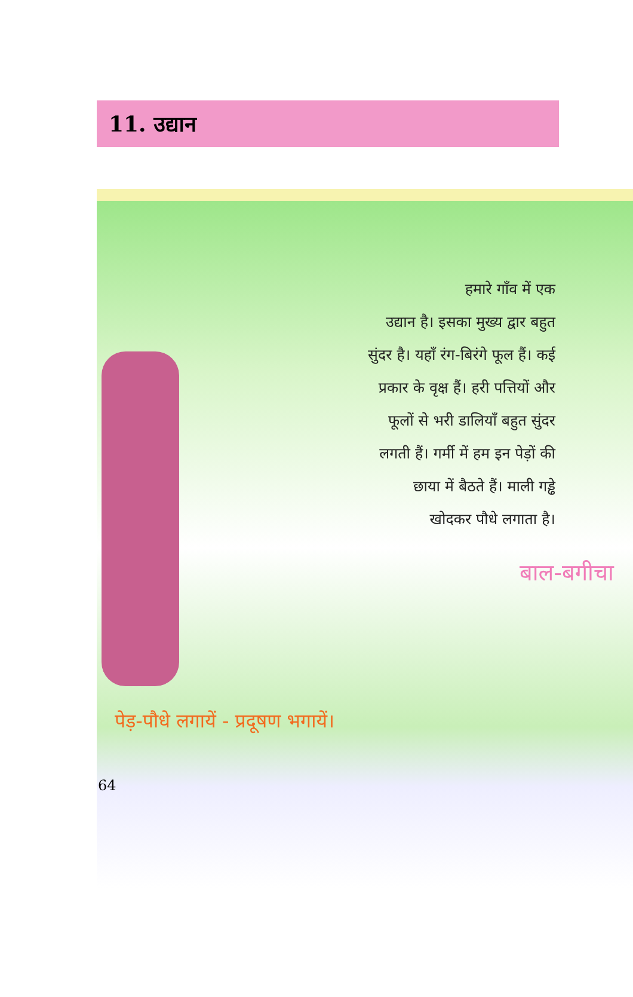11. उद्यान
हमारे गाँव में एक
उद्यान है। इसका मुख्य द्वार बहुत
सुंदर है। यहाँ रंग-बिरंगे फूल हैं। कई
प्रकार के वृक्ष हैं। हरी पत्तियों और
फूलों से भरी डालियाँ बहुत सुंदर
लगती हैं। गर्मी में हम इन पेड़ों की
छाया में बैठते हैं। माली गड्ढे
खोदकर पौधे लगाता है।
बाल-बगीचा
पेड़-पौधे लगायें - प्रदूषण भगायें।
64